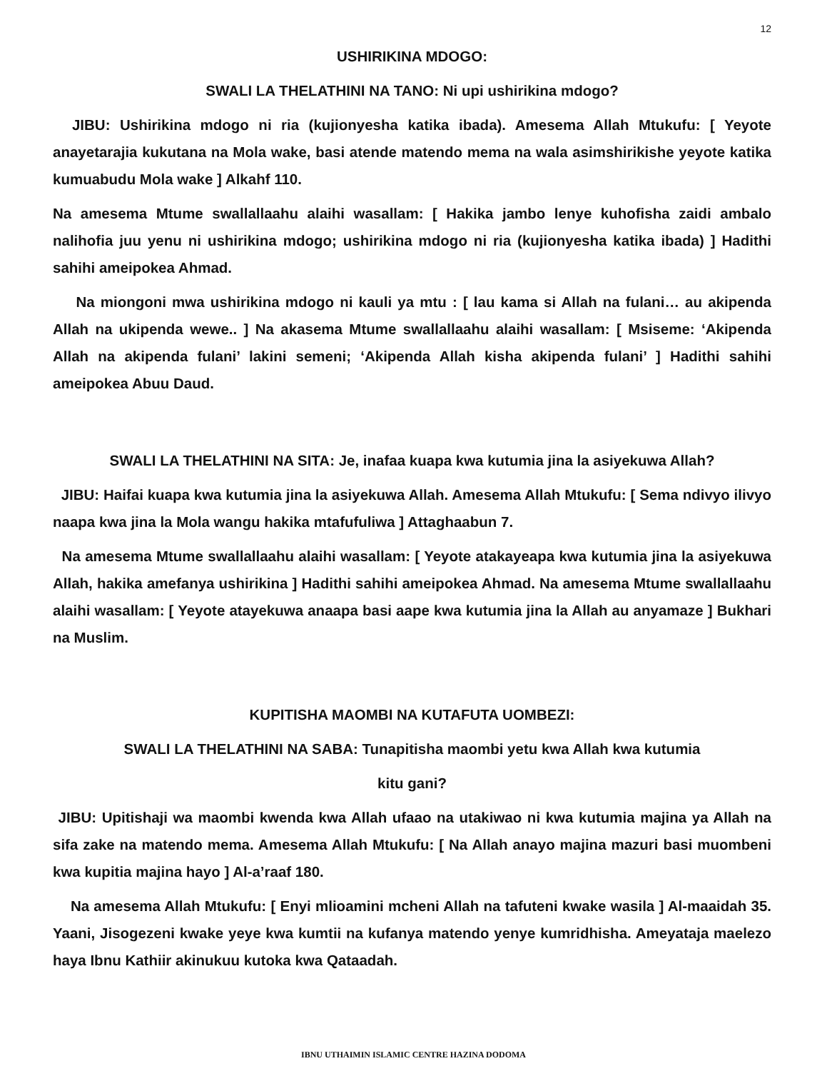12
USHIRIKINA MDOGO:
SWALI LA THELATHINI NA TANO: Ni upi ushirikina mdogo?
JIBU: Ushirikina mdogo ni ria (kujionyesha katika ibada). Amesema Allah Mtukufu: [ Yeyote anayetarajia kukutana na Mola wake, basi atende matendo mema na wala asimshirikishe yeyote katika kumuabudu Mola wake ] Alkahf 110.
Na amesema Mtume swallallaahu alaihi wasallam: [ Hakika jambo lenye kuhofisha zaidi ambalo nalihofia juu yenu ni ushirikina mdogo; ushirikina mdogo ni ria (kujionyesha katika ibada) ] Hadithi sahihi ameipokea Ahmad.
Na miongoni mwa ushirikina mdogo ni kauli ya mtu : [ lau kama si Allah na fulani… au akipenda Allah na ukipenda wewe.. ] Na akasema Mtume swallallaahu alaihi wasallam: [ Msiseme: ‘Akipenda Allah na akipenda fulani’ lakini semeni; ‘Akipenda Allah kisha akipenda fulani’ ] Hadithi sahihi ameipokea Abuu Daud.
SWALI LA THELATHINI NA SITA: Je, inafaa kuapa kwa kutumia jina la asiyekuwa Allah?
JIBU: Haifai kuapa kwa kutumia jina la asiyekuwa Allah. Amesema Allah Mtukufu: [ Sema ndivyo ilivyo naapa kwa jina la Mola wangu hakika mtafufuliwa ] Attaghaabun 7.
Na amesema Mtume swallallaahu alaihi wasallam: [ Yeyote atakayeapa kwa kutumia jina la asiyekuwa Allah, hakika amefanya ushirikina ] Hadithi sahihi ameipokea Ahmad. Na amesema Mtume swallallaahu alaihi wasallam: [ Yeyote atayekuwa anaapa basi aape kwa kutumia jina la Allah au anyamaze ] Bukhari na Muslim.
KUPITISHA MAOMBI NA KUTAFUTA UOMBEZI:
SWALI LA THELATHINI NA SABA: Tunapitisha maombi yetu kwa Allah kwa kutumia
kitu gani?
JIBU: Upitishaji wa maombi kwenda kwa Allah ufaao na utakiwao ni kwa kutumia majina ya Allah na sifa zake na matendo mema. Amesema Allah Mtukufu: [ Na Allah anayo majina mazuri basi muombeni kwa kupitia majina hayo ] Al-a’raaf 180.
Na amesema Allah Mtukufu: [ Enyi mlioamini mcheni Allah na tafuteni kwake wasila ] Al-maaidah 35. Yaani, Jisogezeni kwake yeye kwa kumtii na kufanya matendo yenye kumridhisha. Ameyataja maelezo haya Ibnu Kathiir akinukuu kutoka kwa Qataadah.
IBNU UTHAIMIN ISLAMIC CENTRE HAZINA DODOMA